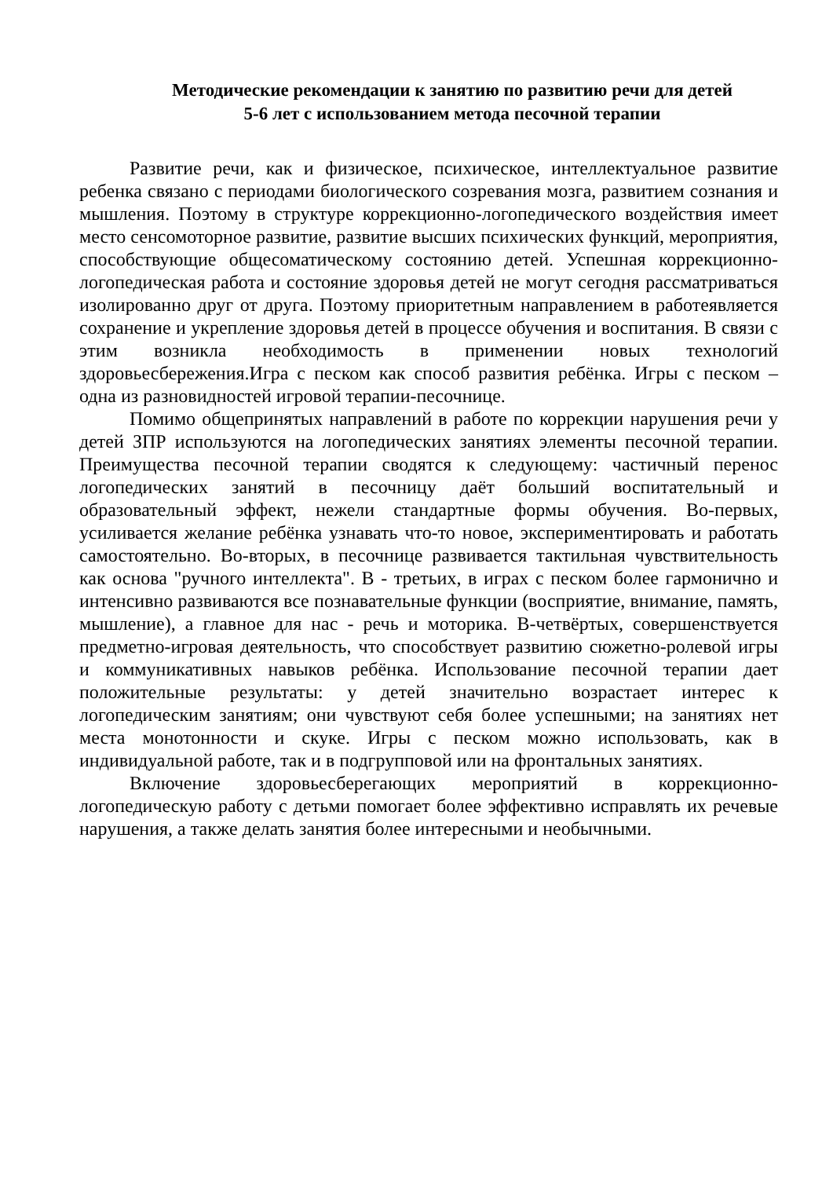Методические рекомендации к занятию по развитию речи для детей
5-6 лет с использованием метода песочной терапии
Развитие речи, как и физическое, психическое, интеллектуальное развитие ребенка связано с периодами биологического созревания мозга, развитием сознания и мышления. Поэтому в структуре коррекционно-логопедического воздействия имеет место сенсомоторное развитие, развитие высших психических функций, мероприятия, способствующие общесоматическому состоянию детей. Успешная коррекционно-логопедическая работа и состояние здоровья детей не могут сегодня рассматриваться изолированно друг от друга. Поэтому приоритетным направлением в работеявляется сохранение и укрепление здоровья детей в процессе обучения и воспитания. В связи с этим возникла необходимость в применении новых технологий здоровьесбережения.Игра с песком как способ развития ребёнка. Игры с песком – одна из разновидностей игровой терапии-песочнице.
Помимо общепринятых направлений в работе по коррекции нарушения речи у детей ЗПР используются на логопедических занятиях элементы песочной терапии. Преимущества песочной терапии сводятся к следующему: частичный перенос логопедических занятий в песочницу даёт больший воспитательный и образовательный эффект, нежели стандартные формы обучения. Во-первых, усиливается желание ребёнка узнавать что-то новое, экспериментировать и работать самостоятельно. Во-вторых, в песочнице развивается тактильная чувствительность как основа "ручного интеллекта". В - третьих, в играх с песком более гармонично и интенсивно развиваются все познавательные функции (восприятие, внимание, память, мышление), а главное для нас - речь и моторика. В-четвёртых, совершенствуется предметно-игровая деятельность, что способствует развитию сюжетно-ролевой игры и коммуникативных навыков ребёнка. Использование песочной терапии дает положительные результаты: у детей значительно возрастает интерес к логопедическим занятиям; они чувствуют себя более успешными; на занятиях нет места монотонности и скуке. Игры с песком можно использовать, как в индивидуальной работе, так и в подгрупповой или на фронтальных занятиях.
Включение здоровьесберегающих мероприятий в коррекционно-логопедическую работу с детьми помогает более эффективно исправлять их речевые нарушения, а также делать занятия более интересными и необычными.